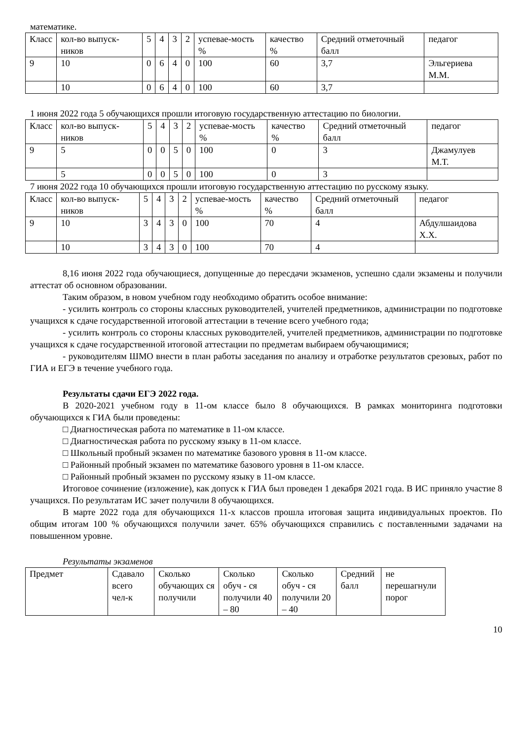математике.
| Класс | кол-во выпуск-ников | 5 | 4 | 3 | 2 | успевае-мость % | качество % | Средний отметочный балл | педагог |
| 9 | 10 | 0 | 6 | 4 | 0 | 100 | 60 | 3,7 | Эльгериева М.М. |
| | 10 | 0 | 6 | 4 | 0 | 100 | 60 | 3,7 | |
1 июня 2022 года 5 обучающихся прошли итоговую государственную аттестацию по биологии.
| Класс | кол-во выпуск-ников | 5 | 4 | 3 | 2 | успевае-мость % | качество % | Средний отметочный балл | педагог |
| 9 | 5 | 0 | 0 | 5 | 0 | 100 | 0 | 3 | Джамулуев М.Т. |
| | 5 | 0 | 0 | 5 | 0 | 100 | 0 | 3 | |
7 июня 2022 года 10 обучающихся прошли итоговую государственную аттестацию по русскому языку.
| Класс | кол-во выпуск-ников | 5 | 4 | 3 | 2 | успевае-мость % | качество % | Средний отметочный балл | педагог |
| 9 | 10 | 3 | 4 | 3 | 0 | 100 | 70 | 4 | Абдулшаидова Х.Х. |
| | 10 | 3 | 4 | 3 | 0 | 100 | 70 | 4 | |
8,16 июня 2022 года обучающиеся, допущенные до пересдачи экзаменов, успешно сдали экзамены и получили аттестат об основном образовании.
Таким образом, в новом учебном году необходимо обратить особое внимание:
- усилить контроль со стороны классных руководителей, учителей предметников, администрации по подготовке учащихся к сдаче государственной итоговой аттестации в течение всего учебного года;
- усилить контроль со стороны классных руководителей, учителей предметников, администрации по подготовке учащихся к сдаче государственной итоговой аттестации по предметам выбираем обучающимися;
- руководителям ШМО внести в план работы заседания по анализу и отработке результатов срезовых, работ по ГИА и ЕГЭ в течение учебного года.
Результаты сдачи ЕГЭ 2022 года.
В 2020-2021 учебном году в 11-ом классе было 8 обучающихся. В рамках мониторинга подготовки обучающихся к ГИА были проведены:
□ Диагностическая работа по математике в 11-ом классе.
□ Диагностическая работа по русскому языку в 11-ом классе.
□ Школьный пробный экзамен по математике базового уровня в 11-ом классе.
□ Районный пробный экзамен по математике базового уровня в 11-ом классе.
□ Районный пробный экзамен по русскому языку в 11-ом классе.
Итоговое сочинение (изложение), как допуск к ГИА был проведен 1 декабря 2021 года. В ИС приняло участие 8 учащихся. По результатам ИС зачет получили 8 обучающихся.
В марте 2022 года для обучающихся 11-х классов прошла итоговая защита индивидуальных проектов. По общим итогам 100 % обучающихся получили зачет. 65% обучающихся справились с поставленными задачами на повышенном уровне.
Результаты экзаменов
| Предмет | Сдавало всего чел-к | Сколько обучающих ся получили | Сколько обуч - ся получили 40 – 80 | Сколько обуч - ся получили 20 – 40 | Средний балл | не перешагнули порог |
10